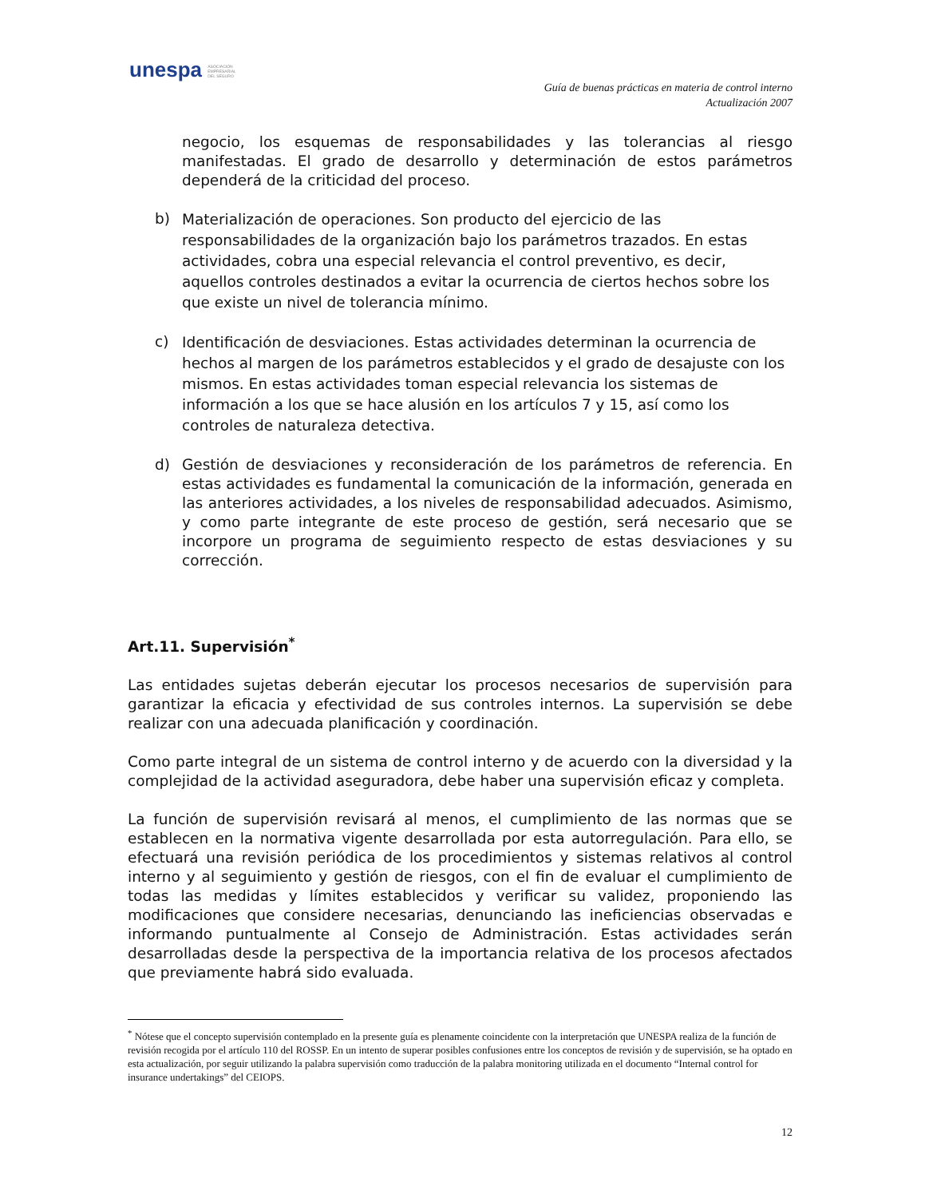unespa ASOCIACIÓN
EMPRESARIAL
DEL SEGURO
Guía de buenas prácticas en materia de control interno
Actualización 2007
negocio, los esquemas de responsabilidades y las tolerancias al riesgo manifestadas. El grado de desarrollo y determinación de estos parámetros dependerá de la criticidad del proceso.
b)
Materialización de operaciones. Son producto del ejercicio de las responsabilidades de la organización bajo los parámetros trazados. En estas actividades, cobra una especial relevancia el control preventivo, es decir, aquellos controles destinados a evitar la ocurrencia de ciertos hechos sobre los que existe un nivel de tolerancia mínimo.
c)
Identificación de desviaciones. Estas actividades determinan la ocurrencia de hechos al margen de los parámetros establecidos y el grado de desajuste con los mismos. En estas actividades toman especial relevancia los sistemas de información a los que se hace alusión en los artículos 7 y 15, así como los controles de naturaleza detectiva.
d) Gestión de desviaciones y reconsideración de los parámetros de referencia. En estas actividades es fundamental la comunicación de la información, generada en las anteriores actividades, a los niveles de responsabilidad adecuados. Asimismo, y como parte integrante de este proceso de gestión, será necesario que se incorpore un programa de seguimiento respecto de estas desviaciones y su corrección.
Art.11. Supervisión<sup>*</sup>
Las entidades sujetas deberán ejecutar los procesos necesarios de supervisión para garantizar la eficacia y efectividad de sus controles internos. La supervisión se debe realizar con una adecuada planificación y coordinación.
Como parte integral de un sistema de control interno y de acuerdo con la diversidad y la complejidad de la actividad aseguradora, debe haber una supervisión eficaz y completa.
La función de supervisión revisará al menos, el cumplimiento de las normas que se establecen en la normativa vigente desarrollada por esta autorregulación. Para ello, se efectuará una revisión periódica de los procedimientos y sistemas relativos al control interno y al seguimiento y gestión de riesgos, con el fin de evaluar el cumplimiento de todas las medidas y límites establecidos y verificar su validez, proponiendo las modificaciones que considere necesarias, denunciando las ineficiencias observadas e informando puntualmente al Consejo de Administración. Estas actividades serán desarrolladas desde la perspectiva de la importancia relativa de los procesos afectados que previamente habrá sido evaluada.
<sup>*</sup> Nótese que el concepto supervisión contemplado en la presente guía es plenamente coincidente con la interpretación que UNESPA realiza de la función de revisión recogida por el artículo 110 del ROSSP. En un intento de superar posibles confusiones entre los conceptos de revisión y de supervisión, se ha optado en esta actualización, por seguir utilizando la palabra supervisión como traducción de la palabra monitoring utilizada en el documento “Internal control for insurance undertakings” del CEIOPS.
12